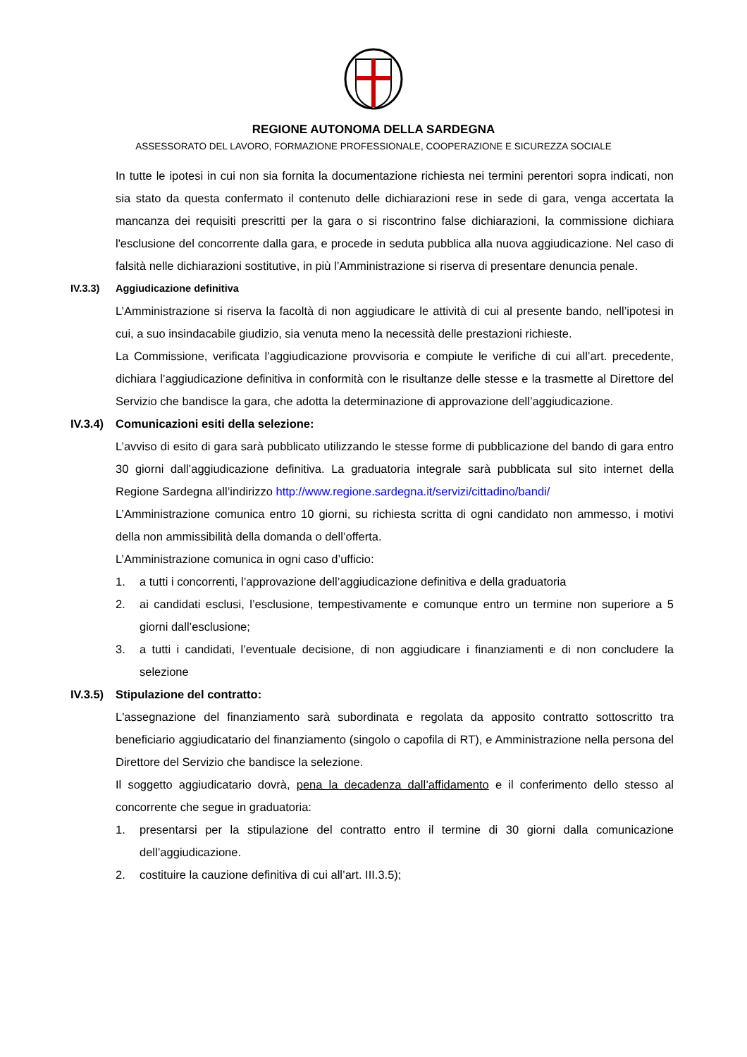REGIONE AUTONOMA DELLA SARDEGNA
ASSESSORATO DEL LAVORO, FORMAZIONE PROFESSIONALE, COOPERAZIONE E SICUREZZA SOCIALE
In tutte le ipotesi in cui non sia fornita la documentazione richiesta nei termini perentori sopra indicati, non sia stato da questa confermato il contenuto delle dichiarazioni rese in sede di gara, venga accertata la mancanza dei requisiti prescritti per la gara o si riscontrino false dichiarazioni, la commissione dichiara l'esclusione del concorrente dalla gara, e procede in seduta pubblica alla nuova aggiudicazione. Nel caso di falsità nelle dichiarazioni sostitutive, in più l’Amministrazione si riserva di presentare denuncia penale.
IV.3.3) Aggiudicazione definitiva
L’Amministrazione si riserva la facoltà di non aggiudicare le attività di cui al presente bando, nell’ipotesi in cui, a suo insindacabile giudizio, sia venuta meno la necessità delle prestazioni richieste.
La Commissione, verificata l’aggiudicazione provvisoria e compiute le verifiche di cui all’art. precedente, dichiara l’aggiudicazione definitiva in conformità con le risultanze delle stesse e la trasmette al Direttore del Servizio che bandisce la gara, che adotta la determinazione di approvazione dell’aggiudicazione.
IV.3.4) Comunicazioni esiti della selezione:
L’avviso di esito di gara sarà pubblicato utilizzando le stesse forme di pubblicazione del bando di gara entro 30 giorni dall’aggiudicazione definitiva. La graduatoria integrale sarà pubblicata sul sito internet della Regione Sardegna all’indirizzo http://www.regione.sardegna.it/servizi/cittadino/bandi/
L’Amministrazione comunica entro 10 giorni, su richiesta scritta di ogni candidato non ammesso, i motivi della non ammissibilità della domanda o dell’offerta.
L’Amministrazione comunica in ogni caso d’ufficio:
1. a tutti i concorrenti, l’approvazione dell’aggiudicazione definitiva e della graduatoria
2. ai candidati esclusi, l’esclusione, tempestivamente e comunque entro un termine non superiore a 5 giorni dall’esclusione;
3. a tutti i candidati, l’eventuale decisione, di non aggiudicare i finanziamenti e di non concludere la selezione
IV.3.5) Stipulazione del contratto:
L'assegnazione del finanziamento sarà subordinata e regolata da apposito contratto sottoscritto tra beneficiario aggiudicatario del finanziamento (singolo o capofila di RT), e Amministrazione nella persona del Direttore del Servizio che bandisce la selezione.
Il soggetto aggiudicatario dovrà, pena la decadenza dall’affidamento e il conferimento dello stesso al concorrente che segue in graduatoria:
1. presentarsi per la stipulazione del contratto entro il termine di 30 giorni dalla comunicazione dell’aggiudicazione.
2. costituire la cauzione definitiva di cui all’art. III.3.5);